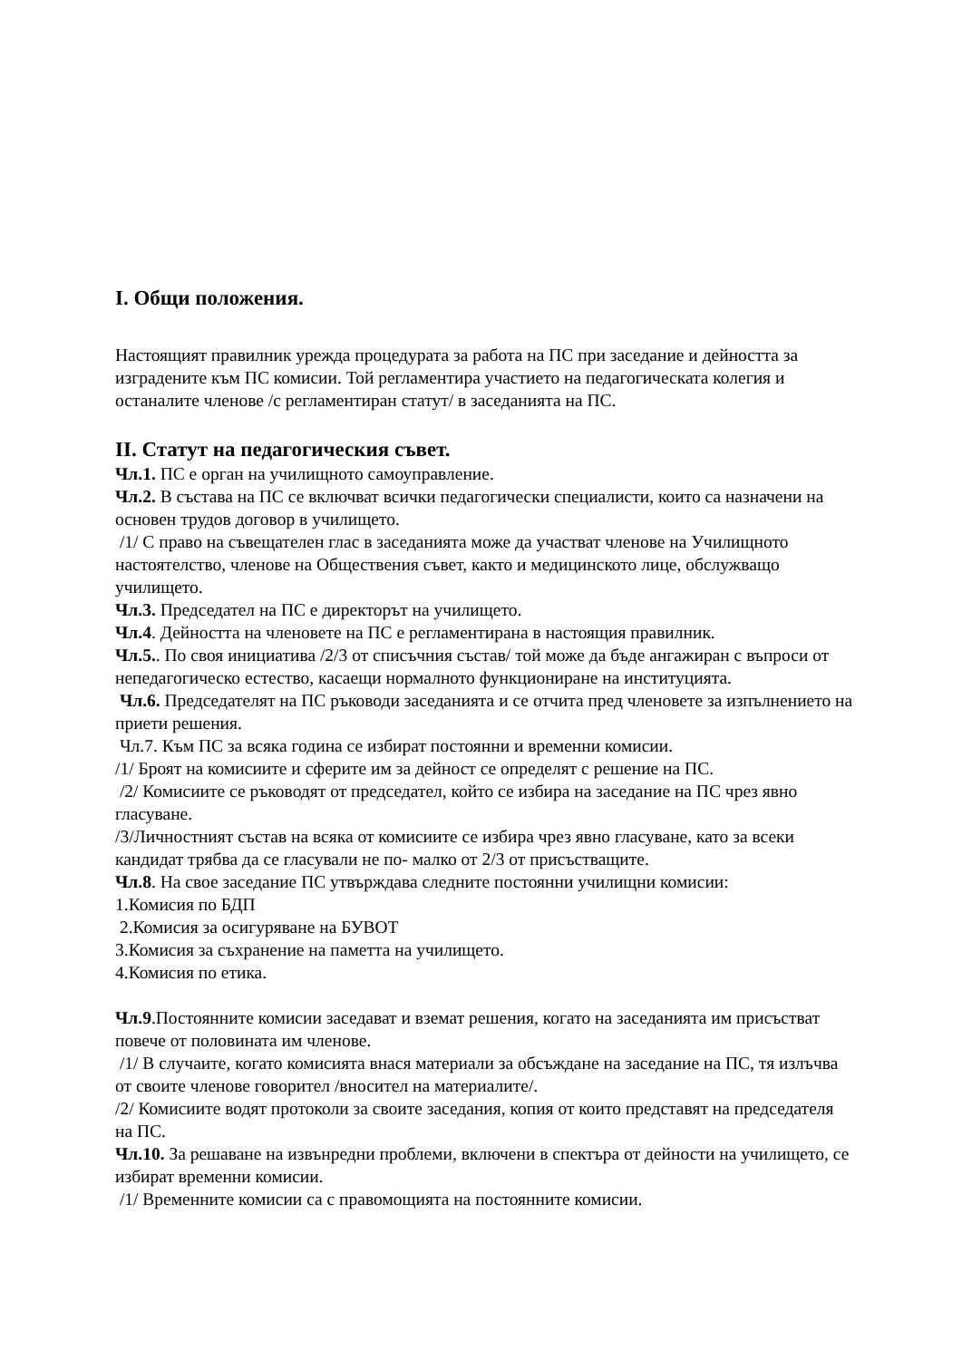I. Общи положения.
Настоящият правилник урежда процедурата за работа на ПС при заседание и дейността за изградените към ПС комисии. Той регламентира участието на педагогическата колегия и останалите членове /с регламентиран статут/ в заседанията на ПС.
II. Статут на педагогическия съвет.
Чл.1. ПС е орган на училищното самоуправление.
Чл.2. В състава на ПС се включват всички педагогически специалисти, които са назначени на основен трудов договор в училището.
/1/ С право на съвещателен глас в заседанията може да участват членове на Училищното настоятелство, членове на Обществения съвет, както и медицинското лице, обслужващо училището.
Чл.3. Председател на ПС е директорът на училището.
Чл.4. Дейността на членовете на ПС е регламентирана в настоящия правилник.
Чл.5.. По своя инициатива /2/3 от списъчния състав/ той може да бъде ангажиран с въпроси от непедагогическо естество, касаещи нормалното функциониране на институцията.
Чл.6. Председателят на ПС ръководи заседанията и се отчита пред членовете за изпълнението на приети решения.
Чл.7. Към ПС за всяка година се избират постоянни и временни комисии.
/1/ Броят на комисиите и сферите им за дейност се определят с решение на ПС.
/2/ Комисиите се ръководят от председател, който се избира на заседание на ПС чрез явно гласуване.
/3/Личностният състав на всяка от комисиите се избира чрез явно гласуване, като за всеки кандидат трябва да се гласували не по- малко от 2/3 от присъстващите.
Чл.8. На свое заседание ПС утвърждава следните постоянни училищни комисии:
1.Комисия по БДП
2.Комисия за осигуряване на БУВОТ
3.Комисия за съхранение на паметта на училището.
4.Комисия по етика.
Чл.9.Постоянните комисии заседават и вземат решения, когато на заседанията им присъстват повече от половината им членове.
/1/ В случаите, когато комисията внася материали за обсъждане на заседание на ПС, тя излъчва от своите членове говорител /вносител на материалите/.
/2/ Комисиите водят протоколи за своите заседания, копия от които представят на председателя на ПС.
Чл.10. За решаване на извънредни проблеми, включени в спектъра от дейности на училището, се избират временни комисии.
/1/ Временните комисии са с правомощията на постоянните комисии.